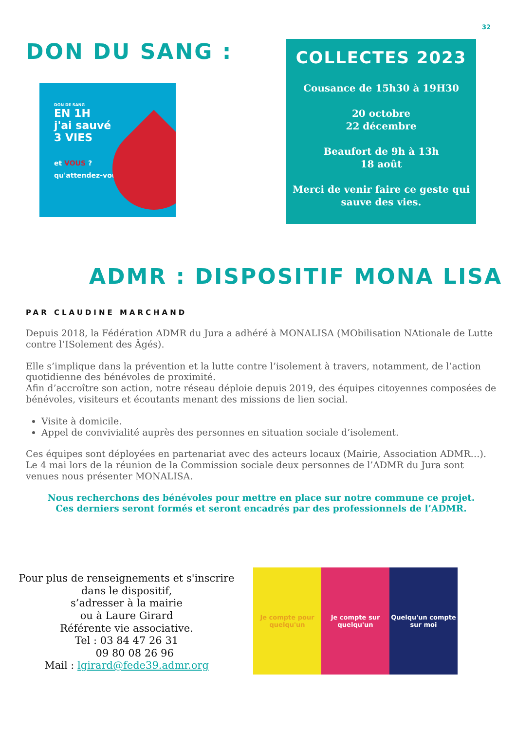32
DON DU SANG :
DON DE SANG
EN 1H
j'ai sauvé
3 VIES
et VOUS ?
qu'attendez-vous
COLLECTES 2023
Cousance de 15h30 à 19H30
20 octobre
22 décembre
Beaufort de 9h à 13h
18 août
Merci de venir faire ce geste qui sauve des vies.
ADMR : DISPOSITIF MONA LISA
PAR CLAUDINE MARCHAND
Depuis 2018, la Fédération ADMR du Jura a adhéré à MONALISA (MObilisation NAtionale de Lutte contre l’ISolement des Âgés).
Elle s’implique dans la prévention et la lutte contre l’isolement à travers, notamment, de l’action quotidienne des bénévoles de proximité.
Afin d’accroître son action, notre réseau déploie depuis 2019, des équipes citoyennes composées de bénévoles, visiteurs et écoutants menant des missions de lien social.
Visite à domicile.
Appel de convivialité auprès des personnes en situation sociale d’isolement.
Ces équipes sont déployées en partenariat avec des acteurs locaux (Mairie, Association ADMR…).
Le 4 mai lors de la réunion de la Commission sociale deux personnes de l’ADMR du Jura sont venues nous présenter MONALISA.
Nous recherchons des bénévoles pour mettre en place sur notre commune ce projet.
Ces derniers seront formés et seront encadrés par des professionnels de l’ADMR.
Pour plus de renseignements et s'inscrire
dans le dispositif,
s’adresser à la mairie
ou à Laure Girard
Référente vie associative.
Tel : 03 84 47 26 31
09 80 08 26 96
Mail : lgirard@fede39.admr.org
Je compte pour quelqu'un Je compte sur quelqu'un Quelqu'un compte sur moi